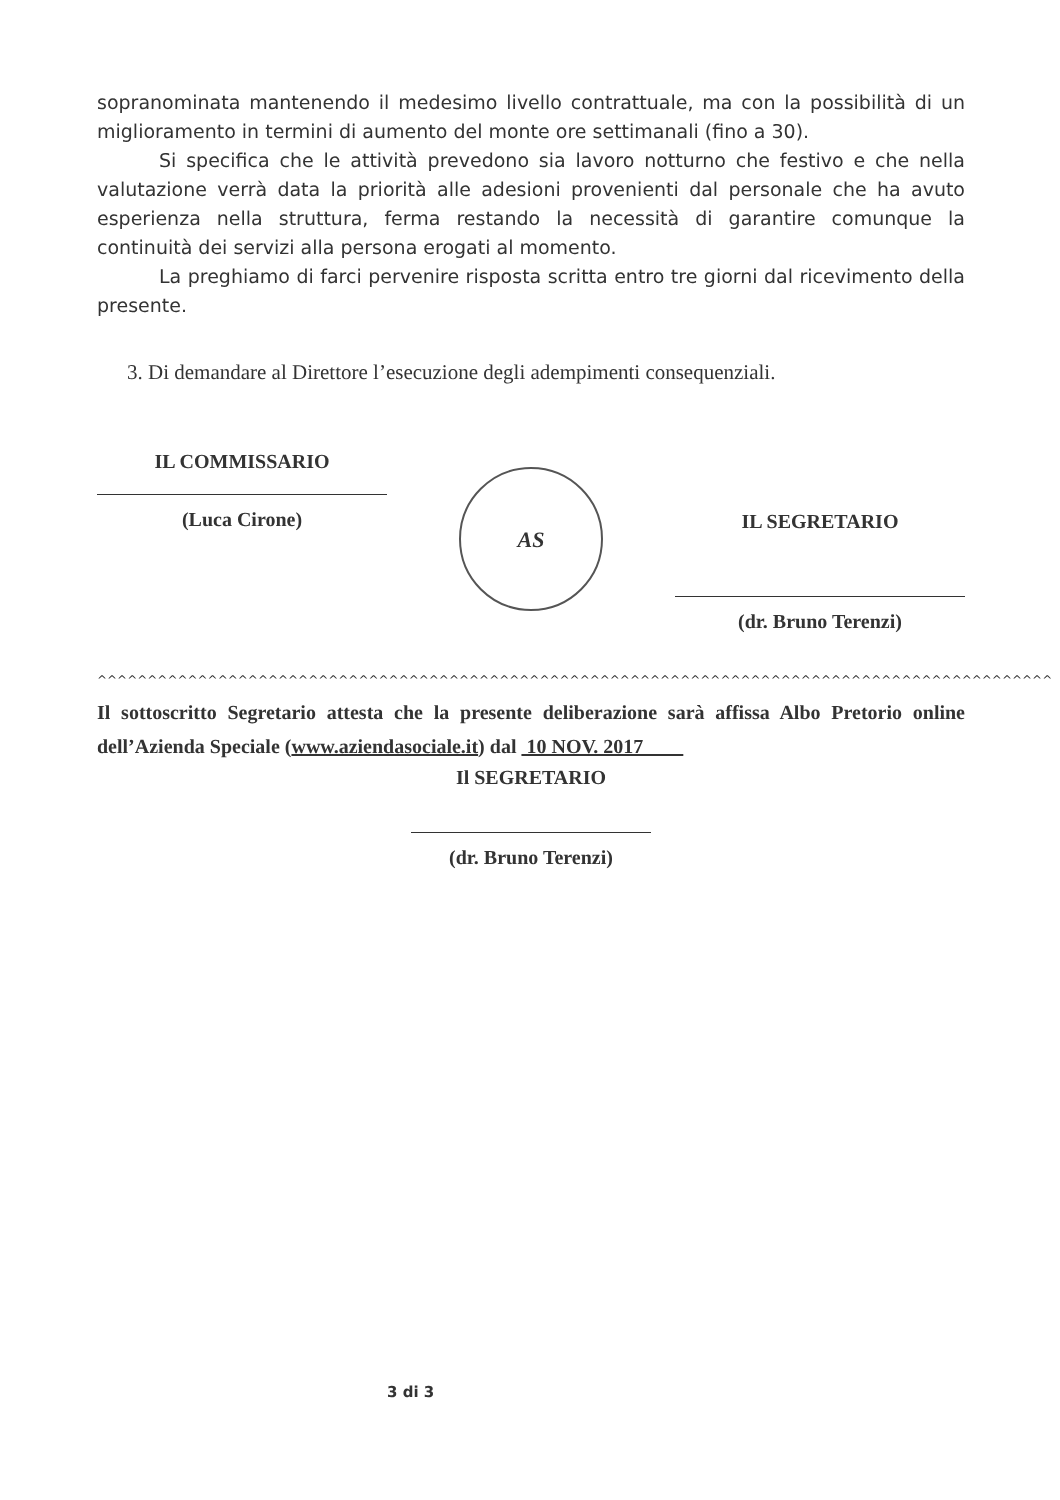sopranominata mantenendo il medesimo livello contrattuale, ma con la possibilità di un miglioramento in termini di aumento del monte ore settimanali (fino a 30).
Si specifica che le attività prevedono sia lavoro notturno che festivo e che nella valutazione verrà data la priorità alle adesioni provenienti dal personale che ha avuto esperienza nella struttura, ferma restando la necessità di garantire comunque la continuità dei servizi alla persona erogati al momento.
La preghiamo di farci pervenire risposta scritta entro tre giorni dal ricevimento della presente.
3. Di demandare al Direttore l’esecuzione degli adempimenti consequenziali.
IL COMMISSARIO
(Luca Cirone)
AS
IL SEGRETARIO
(dr. Bruno Terenzi)
^^^^^^^^^^^^^^^^^^^^^^^^^^^^^^^^^^^^^^^^^^^^^^^^^^^^^^^^^^^^^^^^^^^^^^^^^^^^^^^^^^^^^^^^^^^^^^^
Il sottoscritto Segretario attesta che la presente deliberazione sarà affissa Albo Pretorio online dell’Azienda Speciale (www.aziendasociale.it) dal 10 NOV. 2017
Il SEGRETARIO
(dr. Bruno Terenzi)
3 di 3